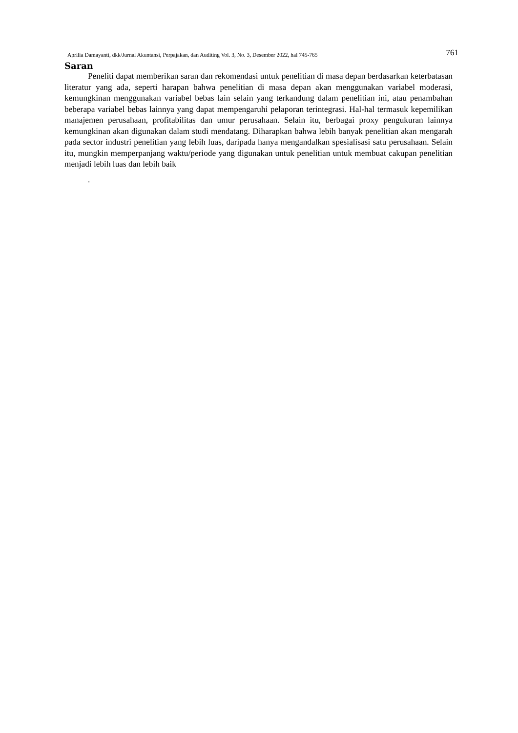Aprilia Damayanti, dkk/Jurnal Akuntansi, Perpajakan, dan Auditing Vol. 3, No. 3, Desember 2022, hal 745-765 761
Saran
Peneliti dapat memberikan saran dan rekomendasi untuk penelitian di masa depan berdasarkan keterbatasan literatur yang ada, seperti harapan bahwa penelitian di masa depan akan menggunakan variabel moderasi, kemungkinan menggunakan variabel bebas lain selain yang terkandung dalam penelitian ini, atau penambahan beberapa variabel bebas lainnya yang dapat mempengaruhi pelaporan terintegrasi. Hal-hal termasuk kepemilikan manajemen perusahaan, profitabilitas dan umur perusahaan. Selain itu, berbagai proxy pengukuran lainnya kemungkinan akan digunakan dalam studi mendatang. Diharapkan bahwa lebih banyak penelitian akan mengarah pada sector industri penelitian yang lebih luas, daripada hanya mengandalkan spesialisasi satu perusahaan. Selain itu, mungkin memperpanjang waktu/periode yang digunakan untuk penelitian untuk membuat cakupan penelitian menjadi lebih luas dan lebih baik
.